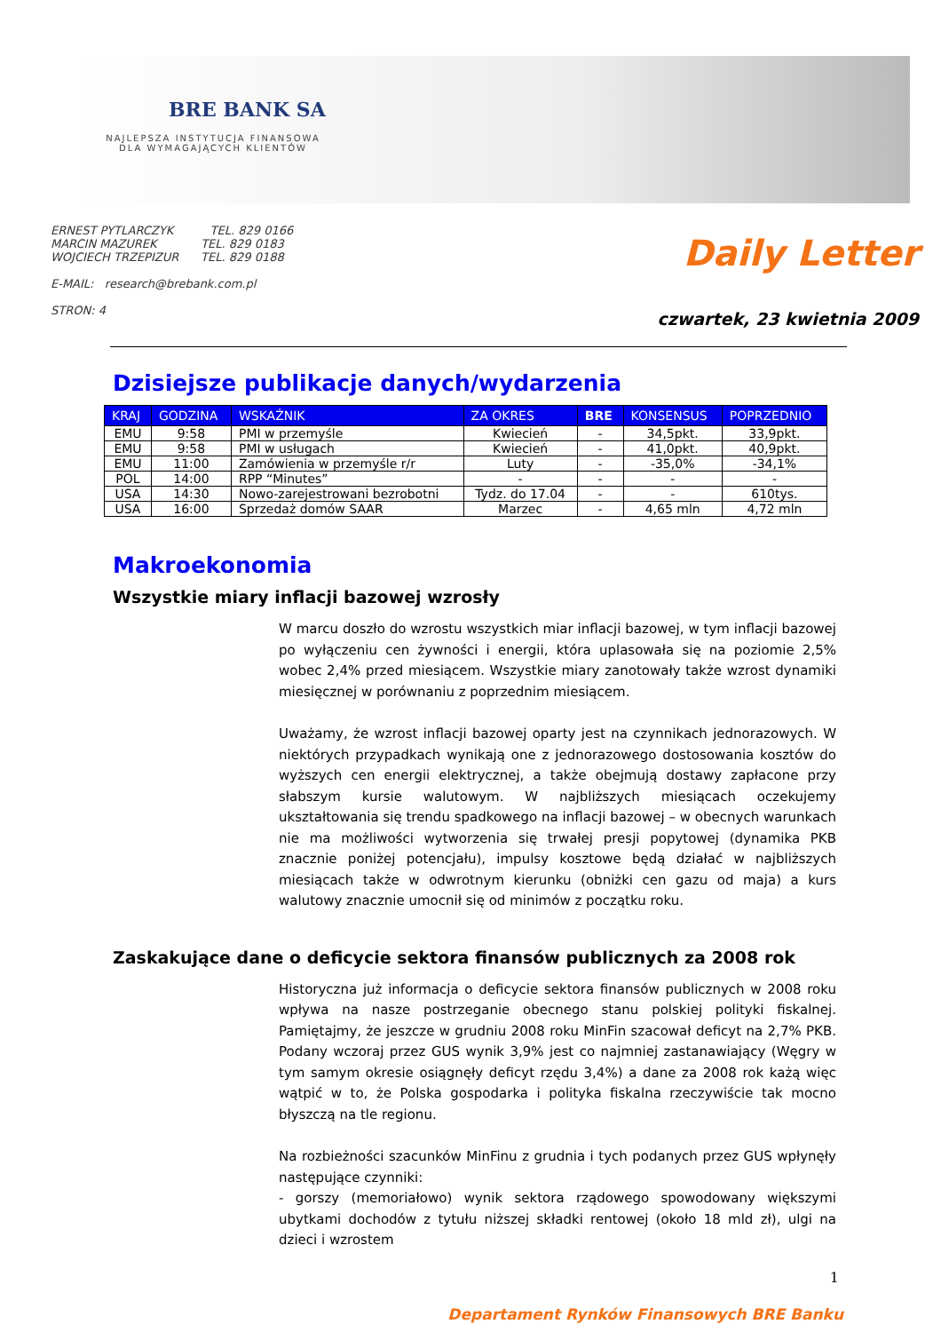BRE BANK SA
NAJLEPSZA INSTYTUCJA FINANSOWA DLA WYMAGAJĄCYCH KLIENTÓW
ERNEST PYTLARCZYK TEL. 829 0166
MARCIN MAZUREK TEL. 829 0183
WOJCIECH TRZEPIZUR TEL. 829 0188
E-MAIL: research@brebank.com.pl
STRON: 4
Daily Letter
czwartek, 23 kwietnia 2009
Dzisiejsze publikacje danych/wydarzenia
| KRAJ | GODZINA | WSKAŹNIK | ZA OKRES | BRE | KONSENSUS | POPRZEDNIO |
| --- | --- | --- | --- | --- | --- | --- |
| EMU | 9:58 | PMI w przemyśle | Kwiecień | - | 34,5pkt. | 33,9pkt. |
| EMU | 9:58 | PMI w usługach | Kwiecień | - | 41,0pkt. | 40,9pkt. |
| EMU | 11:00 | Zamówienia w przemyśle r/r | Luty | - | -35,0% | -34,1% |
| POL | 14:00 | RPP “Minutes” | - | - | - | - |
| USA | 14:30 | Nowo-zarejestrowani bezrobotni | Tydz. do 17.04 | - | - | 610tys. |
| USA | 16:00 | Sprzedaż domów SAAR | Marzec | - | 4,65 mln | 4,72 mln |
Makroekonomia
Wszystkie miary inflacji bazowej wzrosły
W marcu doszło do wzrostu wszystkich miar inflacji bazowej, w tym inflacji bazowej po wyłączeniu cen żywności i energii, która uplasowała się na poziomie 2,5% wobec 2,4% przed miesiącem. Wszystkie miary zanotowały także wzrost dynamiki miesięcznej w porównaniu z poprzednim miesiącem.
Uważamy, że wzrost inflacji bazowej oparty jest na czynnikach jednorazowych. W niektórych przypadkach wynikają one z jednorazowego dostosowania kosztów do wyższych cen energii elektrycznej, a także obejmują dostawy zapłacone przy słabszym kursie walutowym. W najbliższych miesiącach oczekujemy ukształtowania się trendu spadkowego na inflacji bazowej – w obecnych warunkach nie ma możliwości wytworzenia się trwałej presji popytowej (dynamika PKB znacznie poniżej potencjału), impulsy kosztowe będą działać w najbliższych miesiącach także w odwrotnym kierunku (obniżki cen gazu od maja) a kurs walutowy znacznie umocnił się od minimów z początku roku.
Zaskakujące dane o deficycie sektora finansów publicznych za 2008 rok
Historyczna już informacja o deficycie sektora finansów publicznych w 2008 roku wpływa na nasze postrzeganie obecnego stanu polskiej polityki fiskalnej. Pamiętajmy, że jeszcze w grudniu 2008 roku MinFin szacował deficyt na 2,7% PKB. Podany wczoraj przez GUS wynik 3,9% jest co najmniej zastanawiający (Węgry w tym samym okresie osiągnęły deficyt rzędu 3,4%) a dane za 2008 rok każą więc wątpić w to, że Polska gospodarka i polityka fiskalna rzeczywiście tak mocno błyszczą na tle regionu.
Na rozbieżności szacunków MinFinu z grudnia i tych podanych przez GUS wpłynęły następujące czynniki:
- gorszy (memoriałowo) wynik sektora rządowego spowodowany większymi ubytkami dochodów z tytułu niższej składki rentowej (około 18 mld zł), ulgi na dzieci i wzrostem
1
Departament Rynków Finansowych BRE Banku